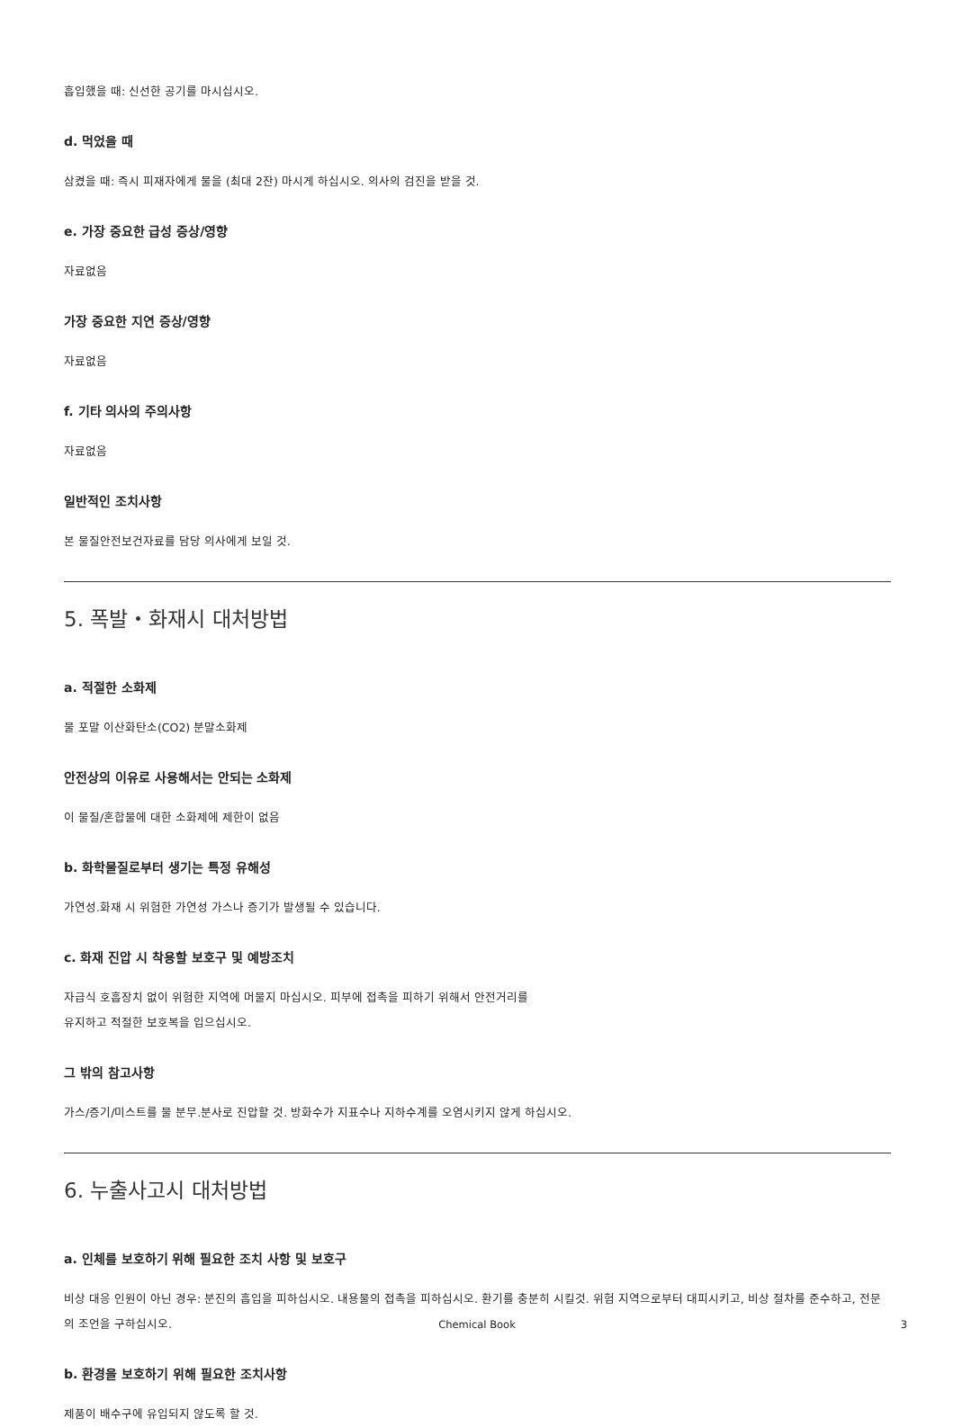흡입했을 때: 신선한 공기를 마시십시오.
d. 먹었을 때
삼켰을 때: 즉시 피재자에게 물을 (최대 2잔) 마시게 하십시오. 의사의 검진을 받을 것.
e. 가장 중요한 급성 증상/영향
자료없음
가장 중요한 지연 증상/영향
자료없음
f. 기타 의사의 주의사항
자료없음
일반적인 조치사항
본 물질안전보건자료를 담당 의사에게 보일 것.
5. 폭발・화재시 대처방법
a. 적절한 소화제
물 포말 이산화탄소(CO2) 분말소화제
안전상의 이유로 사용해서는 안되는 소화제
이 물질/혼합물에 대한 소화제에 제한이 없음
b. 화학물질로부터 생기는 특정 유해성
가연성.화재 시 위험한 가연성 가스나 증기가 발생될 수 있습니다.
c. 화재 진압 시 착용할 보호구 및 예방조치
자급식 호흡장치 없이 위험한 지역에 머물지 마십시오. 피부에 접촉을 피하기 위해서 안전거리를
유지하고 적절한 보호복을 입으십시오.
그 밖의 참고사항
가스/증기/미스트를 물 분무.분사로 진압할 것. 방화수가 지표수나 지하수계를 오염시키지 않게 하십시오.
6. 누출사고시 대처방법
a. 인체를 보호하기 위해 필요한 조치 사항 및 보호구
비상 대응 인원이 아닌 경우: 분진의 흡입을 피하십시오. 내용물의 접촉을 피하십시오. 환기를 충분히 시킬것. 위험 지역으로부터 대피시키고, 비상 절차를 준수하고, 전문의 조언을 구하십시오.
b. 환경을 보호하기 위해 필요한 조치사항
제품이 배수구에 유입되지 않도록 할 것.
Chemical Book 3